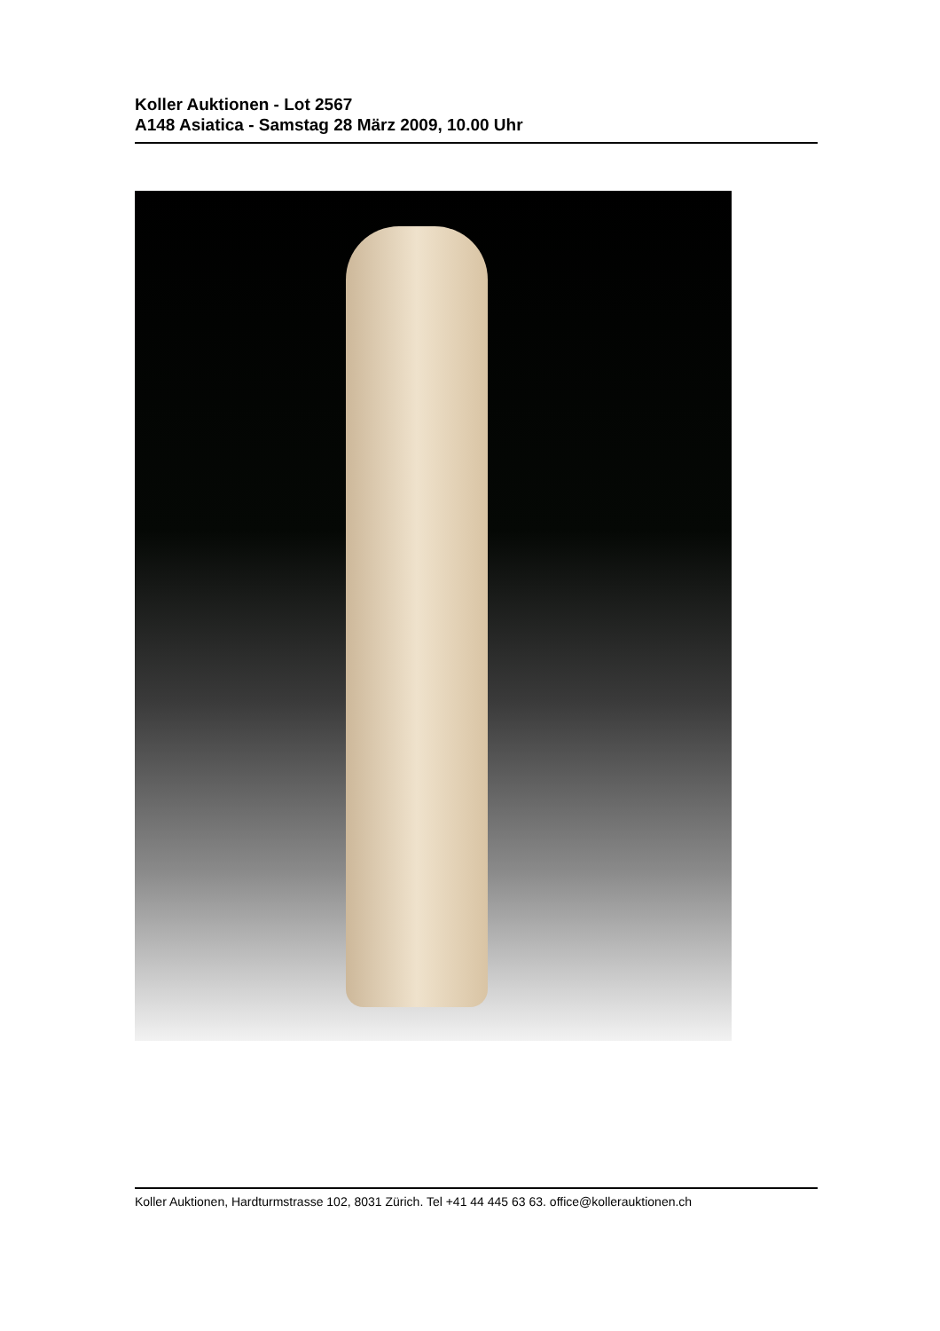Koller Auktionen - Lot 2567
A148 Asiatica - Samstag 28 März 2009, 10.00 Uhr
Koller Auktionen, Hardturmstrasse 102, 8031 Zürich. Tel +41 44 445 63 63. office@kollerauktionen.ch